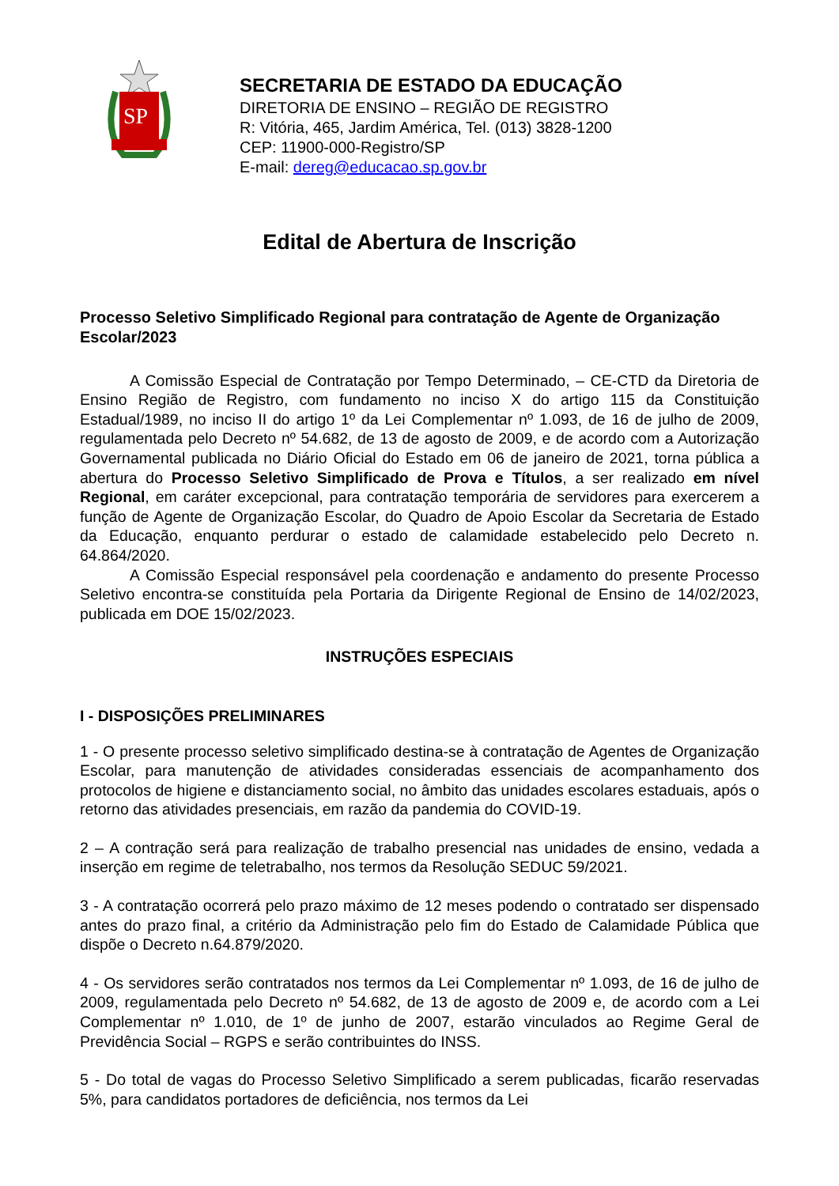SP
SECRETARIA DE ESTADO DA EDUCAÇÃO
DIRETORIA DE ENSINO – REGIÃO DE REGISTRO
R: Vitória, 465, Jardim América, Tel. (013) 3828-1200
CEP: 11900-000-Registro/SP
E-mail: dereg@educacao.sp.gov.br
Edital de Abertura de Inscrição
Processo Seletivo Simplificado Regional para contratação de Agente de Organização Escolar/2023
A Comissão Especial de Contratação por Tempo Determinado, – CE-CTD da Diretoria de Ensino Região de Registro, com fundamento no inciso X do artigo 115 da Constituição Estadual/1989, no inciso II do artigo 1º da Lei Complementar nº 1.093, de 16 de julho de 2009, regulamentada pelo Decreto nº 54.682, de 13 de agosto de 2009, e de acordo com a Autorização Governamental publicada no Diário Oficial do Estado em 06 de janeiro de 2021, torna pública a abertura do Processo Seletivo Simplificado de Prova e Títulos, a ser realizado em nível Regional, em caráter excepcional, para contratação temporária de servidores para exercerem a função de Agente de Organização Escolar, do Quadro de Apoio Escolar da Secretaria de Estado da Educação, enquanto perdurar o estado de calamidade estabelecido pelo Decreto n. 64.864/2020.
A Comissão Especial responsável pela coordenação e andamento do presente Processo Seletivo encontra-se constituída pela Portaria da Dirigente Regional de Ensino de 14/02/2023, publicada em DOE 15/02/2023.
INSTRUÇÕES ESPECIAIS
I - DISPOSIÇÕES PRELIMINARES
1 - O presente processo seletivo simplificado destina-se à contratação de Agentes de Organização Escolar, para manutenção de atividades consideradas essenciais de acompanhamento dos protocolos de higiene e distanciamento social, no âmbito das unidades escolares estaduais, após o retorno das atividades presenciais, em razão da pandemia do COVID-19.
2 – A contração será para realização de trabalho presencial nas unidades de ensino, vedada a inserção em regime de teletrabalho, nos termos da Resolução SEDUC 59/2021.
3 - A contratação ocorrerá pelo prazo máximo de 12 meses podendo o contratado ser dispensado antes do prazo final, a critério da Administração pelo fim do Estado de Calamidade Pública que dispõe o Decreto n.64.879/2020.
4 - Os servidores serão contratados nos termos da Lei Complementar nº 1.093, de 16 de julho de 2009, regulamentada pelo Decreto nº 54.682, de 13 de agosto de 2009 e, de acordo com a Lei Complementar nº 1.010, de 1º de junho de 2007, estarão vinculados ao Regime Geral de Previdência Social – RGPS e serão contribuintes do INSS.
5 - Do total de vagas do Processo Seletivo Simplificado a serem publicadas, ficarão reservadas 5%, para candidatos portadores de deficiência, nos termos da Lei